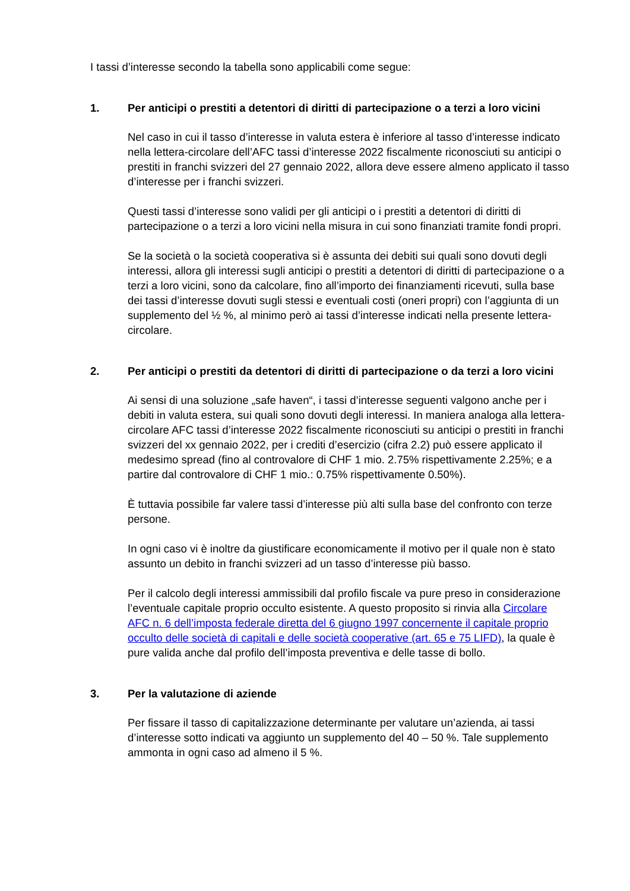I tassi d’interesse secondo la tabella sono applicabili come segue:
1. Per anticipi o prestiti a detentori di diritti di partecipazione o a terzi a loro vicini
Nel caso in cui il tasso d’interesse in valuta estera è inferiore al tasso d’interesse indicato nella lettera-circolare dell’AFC tassi d’interesse 2022 fiscalmente riconosciuti su anticipi o prestiti in franchi svizzeri del 27 gennaio 2022, allora deve essere almeno applicato il tasso d’interesse per i franchi svizzeri.
Questi tassi d’interesse sono validi per gli anticipi o i prestiti a detentori di diritti di partecipazione o a terzi a loro vicini nella misura in cui sono finanziati tramite fondi propri.
Se la società o la società cooperativa si è assunta dei debiti sui quali sono dovuti degli interessi, allora gli interessi sugli anticipi o prestiti a detentori di diritti di partecipazione o a terzi a loro vicini, sono da calcolare, fino all’importo dei finanziamenti ricevuti, sulla base dei tassi d’interesse dovuti sugli stessi e eventuali costi (oneri propri) con l’aggiunta di un supplemento del ½ %, al minimo però ai tassi d’interesse indicati nella presente lettera-circolare.
2. Per anticipi o prestiti da detentori di diritti di partecipazione o da terzi a loro vicini
Ai sensi di una soluzione „safe haven“, i tassi d’interesse seguenti valgono anche per i debiti in valuta estera, sui quali sono dovuti degli interessi. In maniera analoga alla lettera-circolare AFC tassi d’interesse 2022 fiscalmente riconosciuti su anticipi o prestiti in franchi svizzeri del xx gennaio 2022, per i crediti d’esercizio (cifra 2.2) può essere applicato il medesimo spread (fino al controvalore di CHF 1 mio. 2.75% rispettivamente 2.25%; e a partire dal controvalore di CHF 1 mio.: 0.75% rispettivamente 0.50%).
È tuttavia possibile far valere tassi d’interesse più alti sulla base del confronto con terze persone.
In ogni caso vi è inoltre da giustificare economicamente il motivo per il quale non è stato assunto un debito in franchi svizzeri ad un tasso d’interesse più basso.
Per il calcolo degli interessi ammissibili dal profilo fiscale va pure preso in considerazione l’eventuale capitale proprio occulto esistente. A questo proposito si rinvia alla Circolare AFC n. 6 dell’imposta federale diretta del 6 giugno 1997 concernente il capitale proprio occulto delle società di capitali e delle società cooperative (art. 65 e 75 LIFD), la quale è pure valida anche dal profilo dell’imposta preventiva e delle tasse di bollo.
3. Per la valutazione di aziende
Per fissare il tasso di capitalizzazione determinante per valutare un’azienda, ai tassi d’interesse sotto indicati va aggiunto un supplemento del 40 – 50 %. Tale supplemento ammonta in ogni caso ad almeno il 5 %.